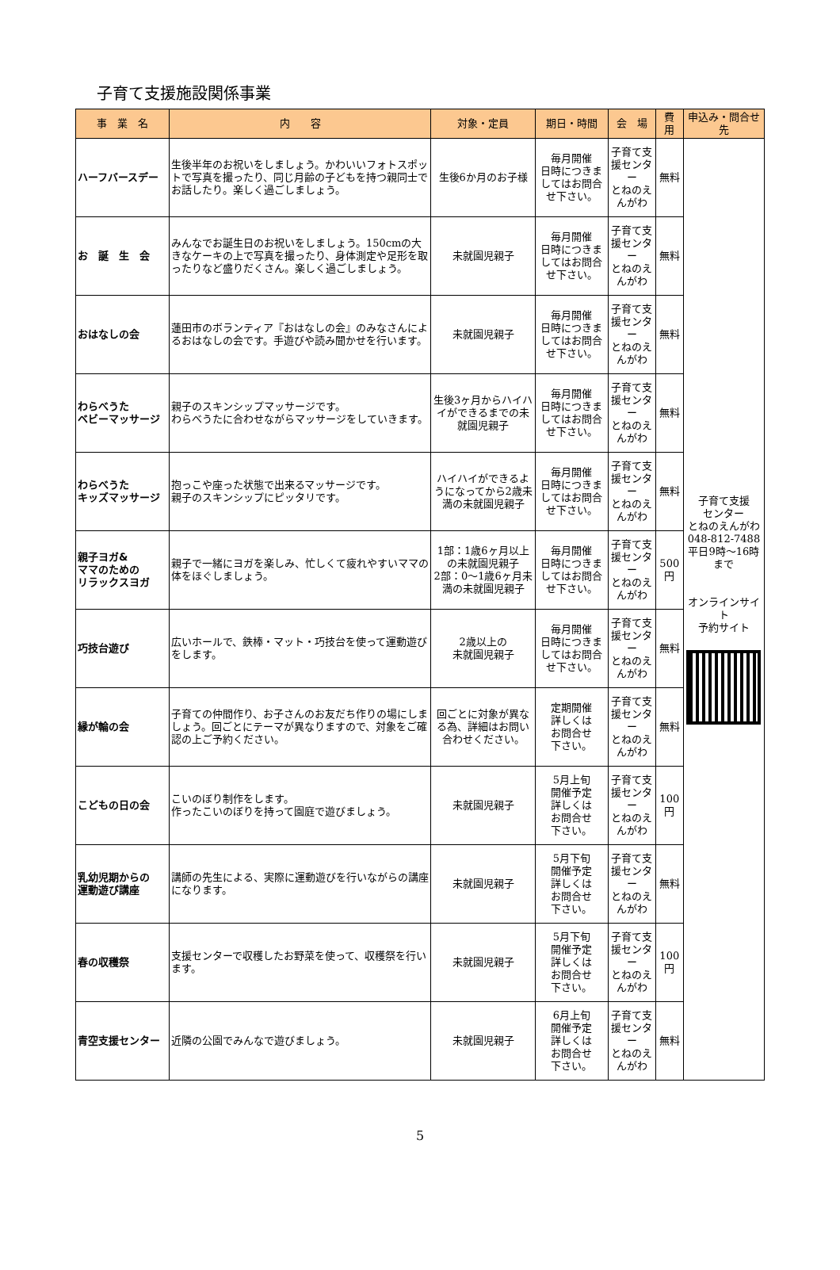子育て支援施設関係事業
| 事 業 名 | 内 容 | 対象・定員 | 期日・時間 | 会 場 | 費 用 | 申込み・問合せ先 |
| --- | --- | --- | --- | --- | --- | --- |
| ハーフバースデー | 生後半年のお祝いをしましょう。かわいいフォトスポットで写真を撮ったり、同じ月齢の子どもを持つ親同士でお話したり。楽しく過ごしましょう。 | 生後6か月のお子様 | 毎月開催 日時につきましてはお問合せ下さい。 | 子育て支援センター とねのえんがわ | 無料 | 子育て支援 センター とねのえんがわ 048-812-7488 平日9時～16時 まで オンラインサイト 予約サイト |
| お 誕 生 会 | みんなでお誕生日のお祝いをしましょう。150cmの大きなケーキの上で写真を撮ったり、身体測定や足形を取ったりなど盛りだくさん。楽しく過ごしましょう。 | 未就園児親子 | 毎月開催 日時につきましてはお問合せ下さい。 | 子育て支援センター とねのえんがわ | 無料 | |
| おはなしの会 | 蓮田市のボランティア『おはなしの会』のみなさんによるおはなしの会です。手遊びや読み聞かせを行います。 | 未就園児親子 | 毎月開催 日時につきましてはお問合せ下さい。 | 子育て支援センター とねのえんがわ | 無料 | |
| わらべうた ベビーマッサージ | 親子のスキンシップマッサージです。 わらべうたに合わせながらマッサージをしていきます。 | 生後3ヶ月からハイハイができるまでの未就園児親子 | 毎月開催 日時につきましてはお問合せ下さい。 | 子育て支援センター とねのえんがわ | 無料 | |
| わらべうた キッズマッサージ | 抱っこや座った状態で出来るマッサージです。 親子のスキンシップにピッタリです。 | ハイハイができるようになってから2歳未満の未就園児親子 | 毎月開催 日時につきましてはお問合せ下さい。 | 子育て支援センター とねのえんがわ | 無料 | |
| 親子ヨガ& ママのための リラックスヨガ | 親子で一緒にヨガを楽しみ、忙しくて疲れやすいママの体をほぐしましょう。 | 1部：1歳6ヶ月以上の未就園児親子 2部：0～1歳6ヶ月未満の未就園児親子 | 毎月開催 日時につきましてはお問合せ下さい。 | 子育て支援センター とねのえんがわ | 500円 | |
| 巧技台遊び | 広いホールで、鉄棒・マット・巧技台を使って運動遊びをします。 | 2歳以上の 未就園児親子 | 毎月開催 日時につきましてはお問合せ下さい。 | 子育て支援センター とねのえんがわ | 無料 | |
| 縁が輪の会 | 子育ての仲間作り、お子さんのお友だち作りの場にしましょう。回ごとにテーマが異なりますので、対象をご確認の上ご予約ください。 | 回ごとに対象が異なる為、詳細はお問い合わせください。 | 定期開催 詳しくは お問合せ 下さい。 | 子育て支援センター とねのえんがわ | 無料 | |
| こどもの日の会 | こいのぼり制作をします。 作ったこいのぼりを持って園庭で遊びましょう。 | 未就園児親子 | 5月上旬 開催予定 詳しくは お問合せ 下さい。 | 子育て支援センター とねのえんがわ | 100円 | |
| 乳幼児期からの 運動遊び講座 | 講師の先生による、実際に運動遊びを行いながらの講座になります。 | 未就園児親子 | 5月下旬 開催予定 詳しくは お問合せ 下さい。 | 子育て支援センター とねのえんがわ | 無料 | |
| 春の収穫祭 | 支援センターで収穫したお野菜を使って、収穫祭を行います。 | 未就園児親子 | 5月下旬 開催予定 詳しくは お問合せ 下さい。 | 子育て支援センター とねのえんがわ | 100円 | |
| 青空支援センター | 近隣の公園でみんなで遊びましょう。 | 未就園児親子 | 6月上旬 開催予定 詳しくは お問合せ 下さい。 | 子育て支援センター とねのえんがわ | 無料 | |
5